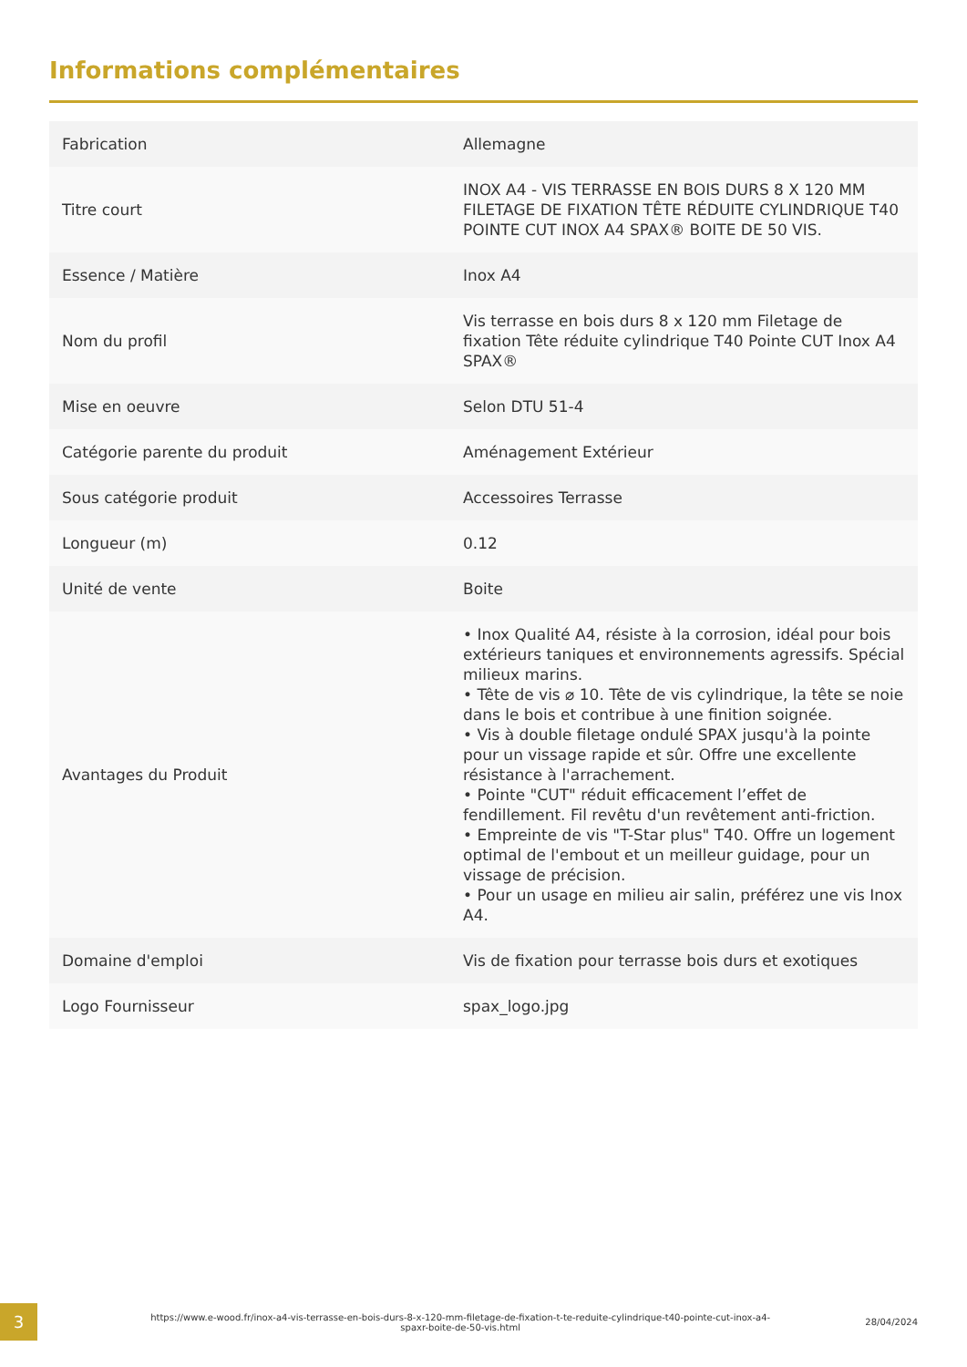Informations complémentaires
| Fabrication | Allemagne |
| Titre court | INOX A4 - VIS TERRASSE EN BOIS DURS 8 X 120 MM FILETAGE DE FIXATION TÊTE RÉDUITE CYLINDRIQUE T40 POINTE CUT INOX A4 SPAX® BOITE DE 50 VIS. |
| Essence / Matière | Inox A4 |
| Nom du profil | Vis terrasse en bois durs 8 x 120 mm Filetage de fixation Tête réduite cylindrique T40 Pointe CUT Inox A4 SPAX® |
| Mise en oeuvre | Selon DTU 51-4 |
| Catégorie parente du produit | Aménagement Extérieur |
| Sous catégorie produit | Accessoires Terrasse |
| Longueur (m) | 0.12 |
| Unité de vente | Boite |
| Avantages du Produit | • Inox Qualité A4, résiste à la corrosion, idéal pour bois extérieurs taniques et environnements agressifs. Spécial milieux marins. • Tête de vis ⌀ 10. Tête de vis cylindrique, la tête se noie dans le bois et contribue à une finition soignée. • Vis à double filetage ondulé SPAX jusqu'à la pointe pour un vissage rapide et sûr. Offre une excellente résistance à l'arrachement. • Pointe "CUT" réduit efficacement l’effet de fendillement. Fil revêtu d'un revêtement anti-friction. • Empreinte de vis "T-Star plus" T40. Offre un logement optimal de l'embout et un meilleur guidage, pour un vissage de précision. • Pour un usage en milieu air salin, préférez une vis Inox A4. |
| Domaine d'emploi | Vis de fixation pour terrasse bois durs et exotiques |
| Logo Fournisseur | spax_logo.jpg |
3
https://www.e-wood.fr/inox-a4-vis-terrasse-en-bois-durs-8-x-120-mm-filetage-de-fixation-t-te-reduite-cylindrique-t40-pointe-cut-inox-a4-spaxr-boite-de-50-vis.html
28/04/2024